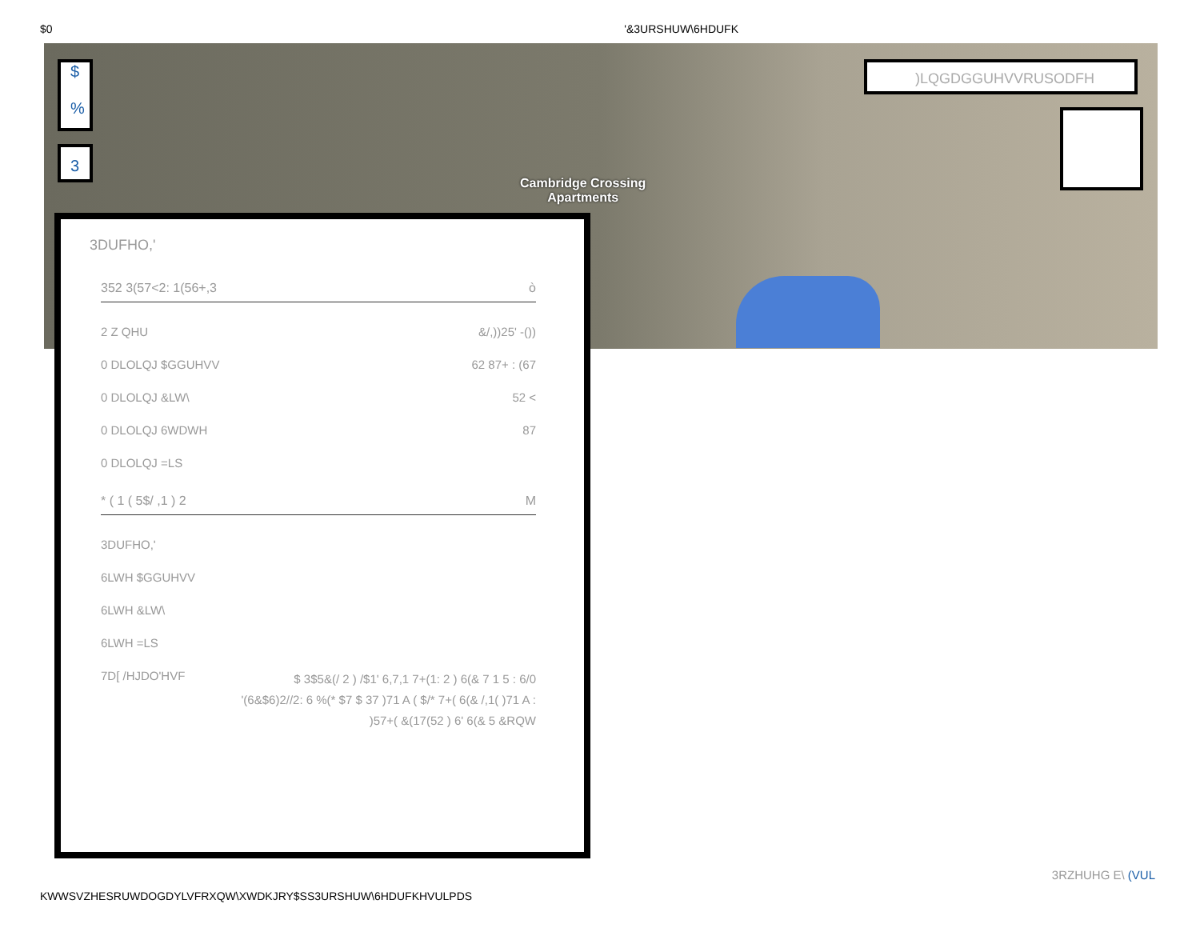$0 '&3URSHUW\6HDUFK
Cambridge Crossing
Apartments
$
%
3
)LQGDGGUHVVRUSODFH
3DUFHO,'
352 3(57<2: 1(56+,3 ò
2 Z QHU &/,))25' -())
0 DLOLQJ $GGUHVV 62 87+ : (67
0 DLOLQJ &LW\ 52 <
0 DLOLQJ 6WDWH 87
0 DLOLQJ =LS
* ( 1 ( 5$/ ,1 ) 2 M
3DUFHO,'
6LWH $GGUHVV
6LWH &LW\
6LWH =LS
7D[ /HJDO'HVF $ 3$5&(/ 2 ) /$1' 6,7,1 7+(1: 2 ) 6(& 7 1 5 : 6/0 '(6&$6)2//2: 6 %(* $7 $ 37 )71 A ( $/* 7+( 6(& /,1( )71 A : )57+( &(17(52 ) 6' 6(& 5 &RQW
3RZHUHG E\ (VUL
KWWSVZHESRUWDOGDYLVFRXQW\XWDKJRY$SS3URSHUW\6HDUFKHVULPDS